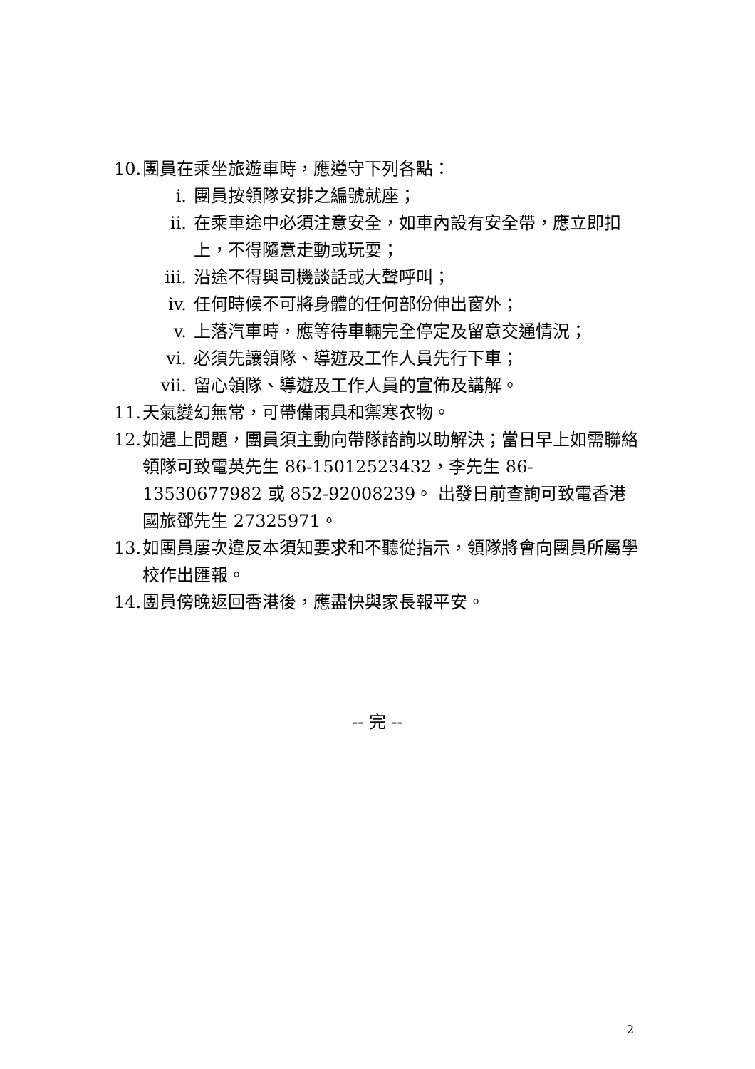10. 團員在乘坐旅遊車時，應遵守下列各點：
i. 團員按領隊安排之編號就座；
ii. 在乘車途中必須注意安全，如車內設有安全帶，應立即扣上，不得隨意走動或玩耍；
iii. 沿途不得與司機談話或大聲呼叫；
iv. 任何時候不可將身體的任何部份伸出窗外；
v. 上落汽車時，應等待車輛完全停定及留意交通情況；
vi. 必須先讓領隊、導遊及工作人員先行下車；
vii. 留心領隊、導遊及工作人員的宣佈及講解。
11. 天氣變幻無常，可帶備雨具和禦寒衣物。
12. 如遇上問題，團員須主動向帶隊諮詢以助解決；當日早上如需聯絡領隊可致電英先生 86-15012523432，李先生 86-13530677982 或 852-92008239。 出發日前查詢可致電香港國旅鄧先生 27325971。
13. 如團員屢次違反本須知要求和不聽從指示，領隊將會向團員所屬學校作出匯報。
14. 團員傍晚返回香港後，應盡快與家長報平安。
-- 完 --
2